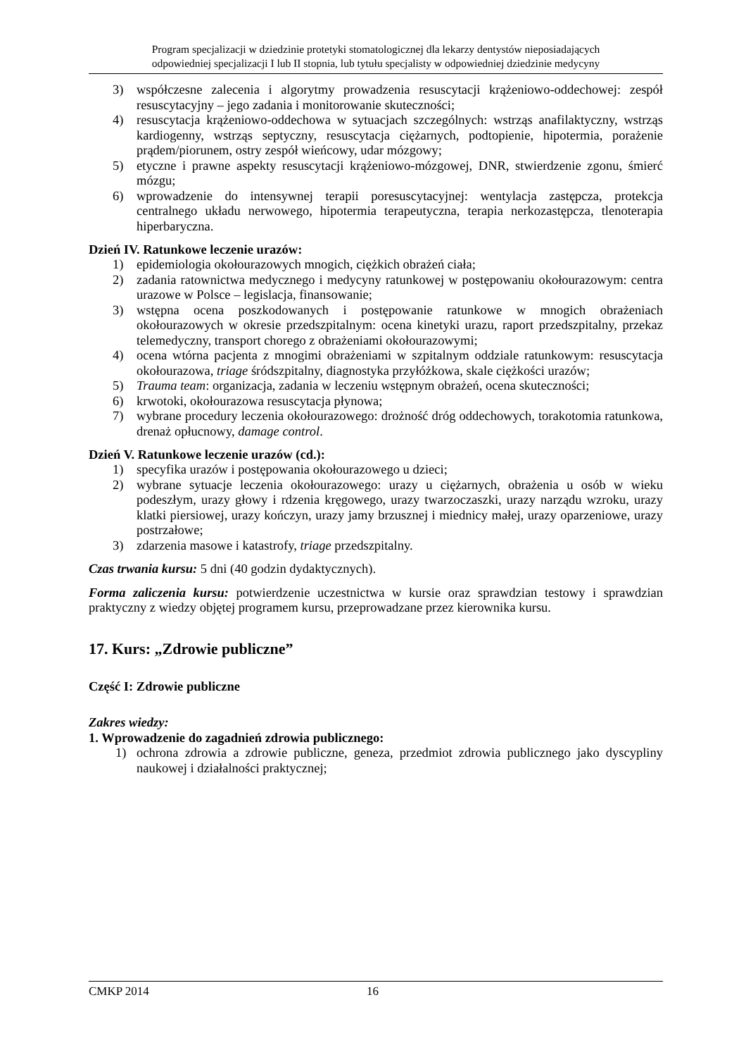Program specjalizacji w dziedzinie protetyki stomatologicznej dla lekarzy dentystów nieposiadających
odpowiedniej specjalizacji I lub II stopnia, lub tytułu specjalisty w odpowiedniej dziedzinie medycyny
3) współczesne zalecenia i algorytmy prowadzenia resuscytacji krążeniowo-oddechowej: zespół resuscytacyjny – jego zadania i monitorowanie skuteczności;
4) resuscytacja krążeniowo-oddechowa w sytuacjach szczególnych: wstrząs anafilaktyczny, wstrząs kardiogenny, wstrząs septyczny, resuscytacja ciężarnych, podtopienie, hipotermia, porażenie prądem/piorunem, ostry zespół wieńcowy, udar mózgowy;
5) etyczne i prawne aspekty resuscytacji krążeniowo-mózgowej, DNR, stwierdzenie zgonu, śmierć mózgu;
6) wprowadzenie do intensywnej terapii poresuscytacyjnej: wentylacja zastępcza, protekcja centralnego układu nerwowego, hipotermia terapeutyczna, terapia nerkozastępcza, tlenoterapia hiperbaryczna.
Dzień IV. Ratunkowe leczenie urazów:
1) epidemiologia okołourazowych mnogich, ciężkich obrażeń ciała;
2) zadania ratownictwa medycznego i medycyny ratunkowej w postępowaniu okołourazowym: centra urazowe w Polsce – legislacja, finansowanie;
3) wstępna ocena poszkodowanych i postępowanie ratunkowe w mnogich obrażeniach okołourazowych w okresie przedszpitalnym: ocena kinetyki urazu, raport przedszpitalny, przekaz telemedyczny, transport chorego z obrażeniami okołourazowymi;
4) ocena wtórna pacjenta z mnogimi obrażeniami w szpitalnym oddziale ratunkowym: resuscytacja okołourazowa, triage śródszpitalny, diagnostyka przyłóżkowa, skale ciężkości urazów;
5) Trauma team: organizacja, zadania w leczeniu wstępnym obrażeń, ocena skuteczności;
6) krwotoki, okołourazowa resuscytacja płynowa;
7) wybrane procedury leczenia okołourazowego: drożność dróg oddechowych, torakotomia ratunkowa, drenaż opłucnowy, damage control.
Dzień V. Ratunkowe leczenie urazów (cd.):
1) specyfika urazów i postępowania okołourazowego u dzieci;
2) wybrane sytuacje leczenia okołourazowego: urazy u ciężarnych, obrażenia u osób w wieku podeszłym, urazy głowy i rdzenia kręgowego, urazy twarzoczaszki, urazy narządu wzroku, urazy klatki piersiowej, urazy kończyn, urazy jamy brzusznej i miednicy małej, urazy oparzeniowe, urazy postrzałowe;
3) zdarzenia masowe i katastrofy, triage przedszpitalny.
Czas trwania kursu: 5 dni (40 godzin dydaktycznych).
Forma zaliczenia kursu: potwierdzenie uczestnictwa w kursie oraz sprawdzian testowy i sprawdzian praktyczny z wiedzy objętej programem kursu, przeprowadzane przez kierownika kursu.
17. Kurs: „Zdrowie publiczne”
Część I: Zdrowie publiczne
Zakres wiedzy:
1. Wprowadzenie do zagadnień zdrowia publicznego:
1) ochrona zdrowia a zdrowie publiczne, geneza, przedmiot zdrowia publicznego jako dyscypliny naukowej i działalności praktycznej;
CMKP 2014 16